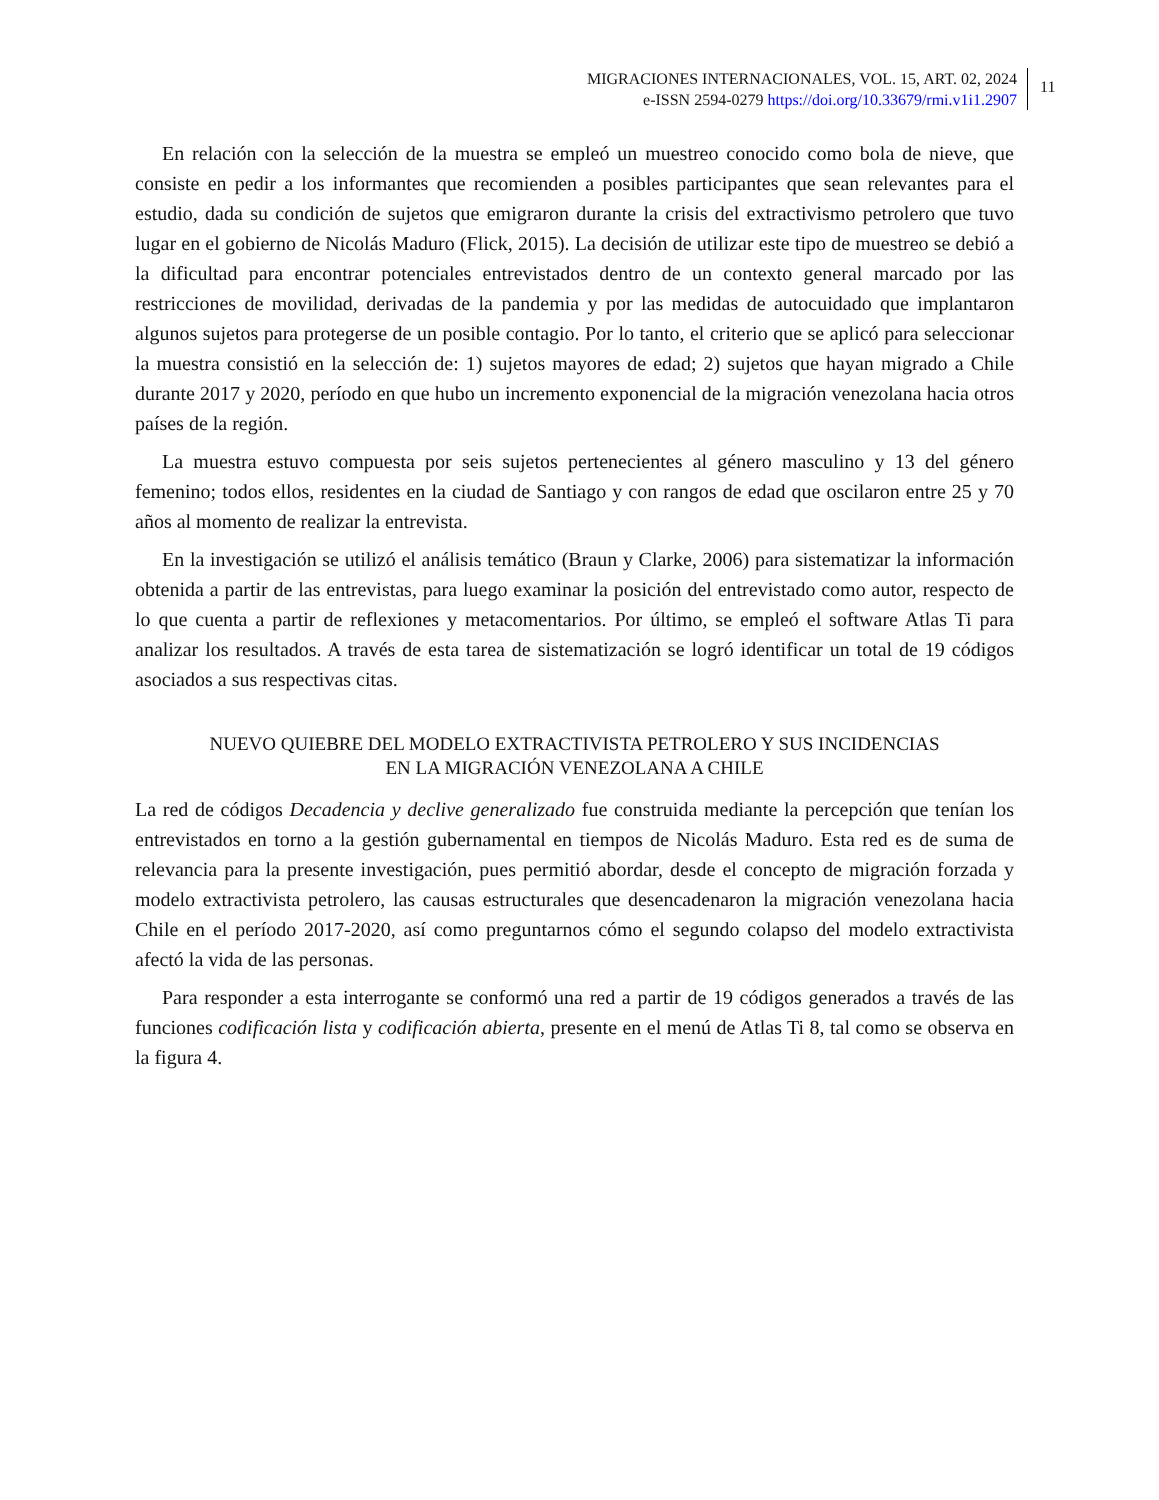MIGRACIONES INTERNACIONALES, VOL. 15, ART. 02, 2024
e-ISSN 2594-0279 https://doi.org/10.33679/rmi.v1i1.2907
11
En relación con la selección de la muestra se empleó un muestreo conocido como bola de nieve, que consiste en pedir a los informantes que recomienden a posibles participantes que sean relevantes para el estudio, dada su condición de sujetos que emigraron durante la crisis del extractivismo petrolero que tuvo lugar en el gobierno de Nicolás Maduro (Flick, 2015). La decisión de utilizar este tipo de muestreo se debió a la dificultad para encontrar potenciales entrevistados dentro de un contexto general marcado por las restricciones de movilidad, derivadas de la pandemia y por las medidas de autocuidado que implantaron algunos sujetos para protegerse de un posible contagio. Por lo tanto, el criterio que se aplicó para seleccionar la muestra consistió en la selección de: 1) sujetos mayores de edad; 2) sujetos que hayan migrado a Chile durante 2017 y 2020, período en que hubo un incremento exponencial de la migración venezolana hacia otros países de la región.
La muestra estuvo compuesta por seis sujetos pertenecientes al género masculino y 13 del género femenino; todos ellos, residentes en la ciudad de Santiago y con rangos de edad que oscilaron entre 25 y 70 años al momento de realizar la entrevista.
En la investigación se utilizó el análisis temático (Braun y Clarke, 2006) para sistematizar la información obtenida a partir de las entrevistas, para luego examinar la posición del entrevistado como autor, respecto de lo que cuenta a partir de reflexiones y metacomentarios. Por último, se empleó el software Atlas Ti para analizar los resultados. A través de esta tarea de sistematización se logró identificar un total de 19 códigos asociados a sus respectivas citas.
NUEVO QUIEBRE DEL MODELO EXTRACTIVISTA PETROLERO Y SUS INCIDENCIAS
EN LA MIGRACIÓN VENEZOLANA A CHILE
La red de códigos Decadencia y declive generalizado fue construida mediante la percepción que tenían los entrevistados en torno a la gestión gubernamental en tiempos de Nicolás Maduro. Esta red es de suma de relevancia para la presente investigación, pues permitió abordar, desde el concepto de migración forzada y modelo extractivista petrolero, las causas estructurales que desencadenaron la migración venezolana hacia Chile en el período 2017-2020, así como preguntarnos cómo el segundo colapso del modelo extractivista afectó la vida de las personas.
Para responder a esta interrogante se conformó una red a partir de 19 códigos generados a través de las funciones codificación lista y codificación abierta, presente en el menú de Atlas Ti 8, tal como se observa en la figura 4.